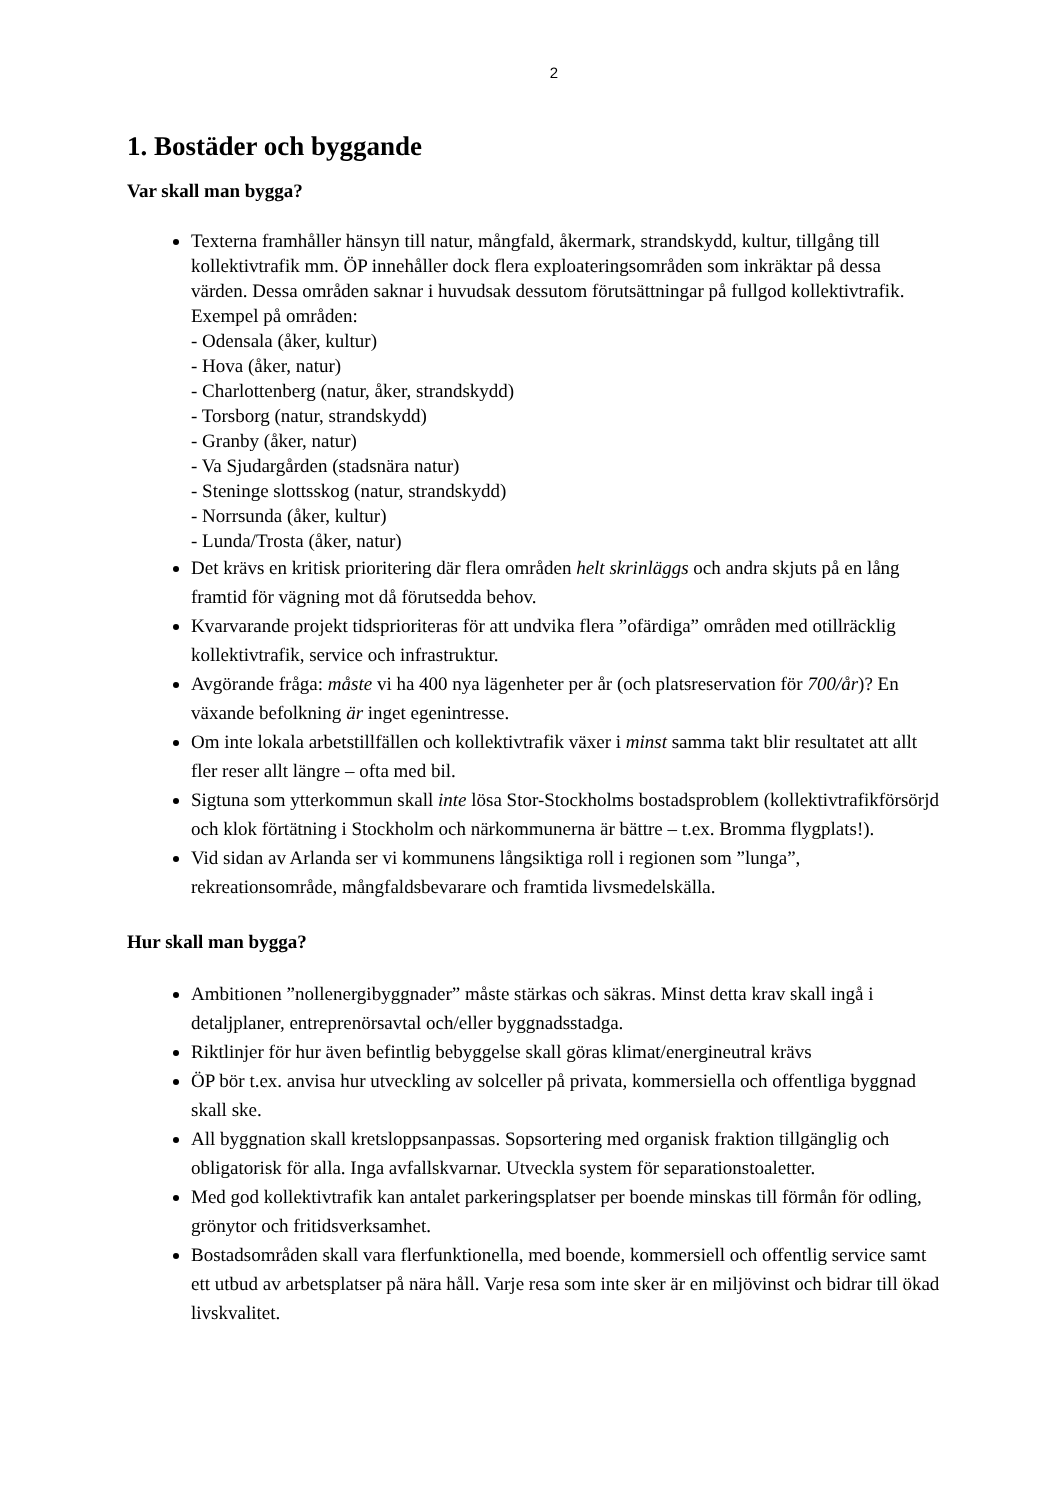2
1. Bostäder och byggande
Var skall man bygga?
Texterna framhåller hänsyn till natur, mångfald, åkermark, strandskydd, kultur, tillgång till kollektivtrafik mm. ÖP innehåller dock flera exploateringsområden som inkräktar på dessa värden. Dessa områden saknar i huvudsak dessutom förutsättningar på fullgod kollektivtrafik. Exempel på områden:
- Odensala (åker, kultur)
- Hova (åker, natur)
- Charlottenberg (natur, åker, strandskydd)
- Torsborg (natur, strandskydd)
- Granby (åker, natur)
- Va Sjudargården (stadsnära natur)
- Steninge slottsskog (natur, strandskydd)
- Norrsunda (åker, kultur)
- Lunda/Trosta (åker, natur)
Det krävs en kritisk prioritering där flera områden helt skrinläggs och andra skjuts på en lång framtid för vägning mot då förutsedda behov.
Kvarvarande projekt tidsprioriteras för att undvika flera ”ofärdiga” områden med otillräcklig kollektivtrafik, service och infrastruktur.
Avgörande fråga: måste vi ha 400 nya lägenheter per år (och platsreservation för 700/år)? En växande befolkning är inget egenintresse.
Om inte lokala arbetstillfällen och kollektivtrafik växer i minst samma takt blir resultatet att allt fler reser allt längre – ofta med bil.
Sigtuna som ytterkommun skall inte lösa Stor-Stockholms bostadsproblem (kollektivtrafikförsörjd och klok förtätning i Stockholm och närkommunerna är bättre – t.ex. Bromma flygplats!).
Vid sidan av Arlanda ser vi kommunens långsiktiga roll i regionen som ”lunga”, rekreationsområde, mångfaldsbevarare och framtida livsmedelskälla.
Hur skall man bygga?
Ambitionen ”nollenergibyggnader” måste stärkas och säkras. Minst detta krav skall ingå i detaljplaner, entreprenörsavtal och/eller byggnadsstadga.
Riktlinjer för hur även befintlig bebyggelse skall göras klimat/energineutral krävs
ÖP bör t.ex. anvisa hur utveckling av solceller på privata, kommersiella och offentliga byggnad skall ske.
All byggnation skall kretsloppsanpassas. Sopsortering med organisk fraktion tillgänglig och obligatorisk för alla. Inga avfallskvarnar. Utveckla system för separationstoaletter.
Med god kollektivtrafik kan antalet parkeringsplatser per boende minskas till förmån för odling, grönytor och fritidsverksamhet.
Bostadsområden skall vara flerfunktionella, med boende, kommersiell och offentlig service samt ett utbud av arbetsplatser på nära håll. Varje resa som inte sker är en miljövinst och bidrar till ökad livskvalitet.